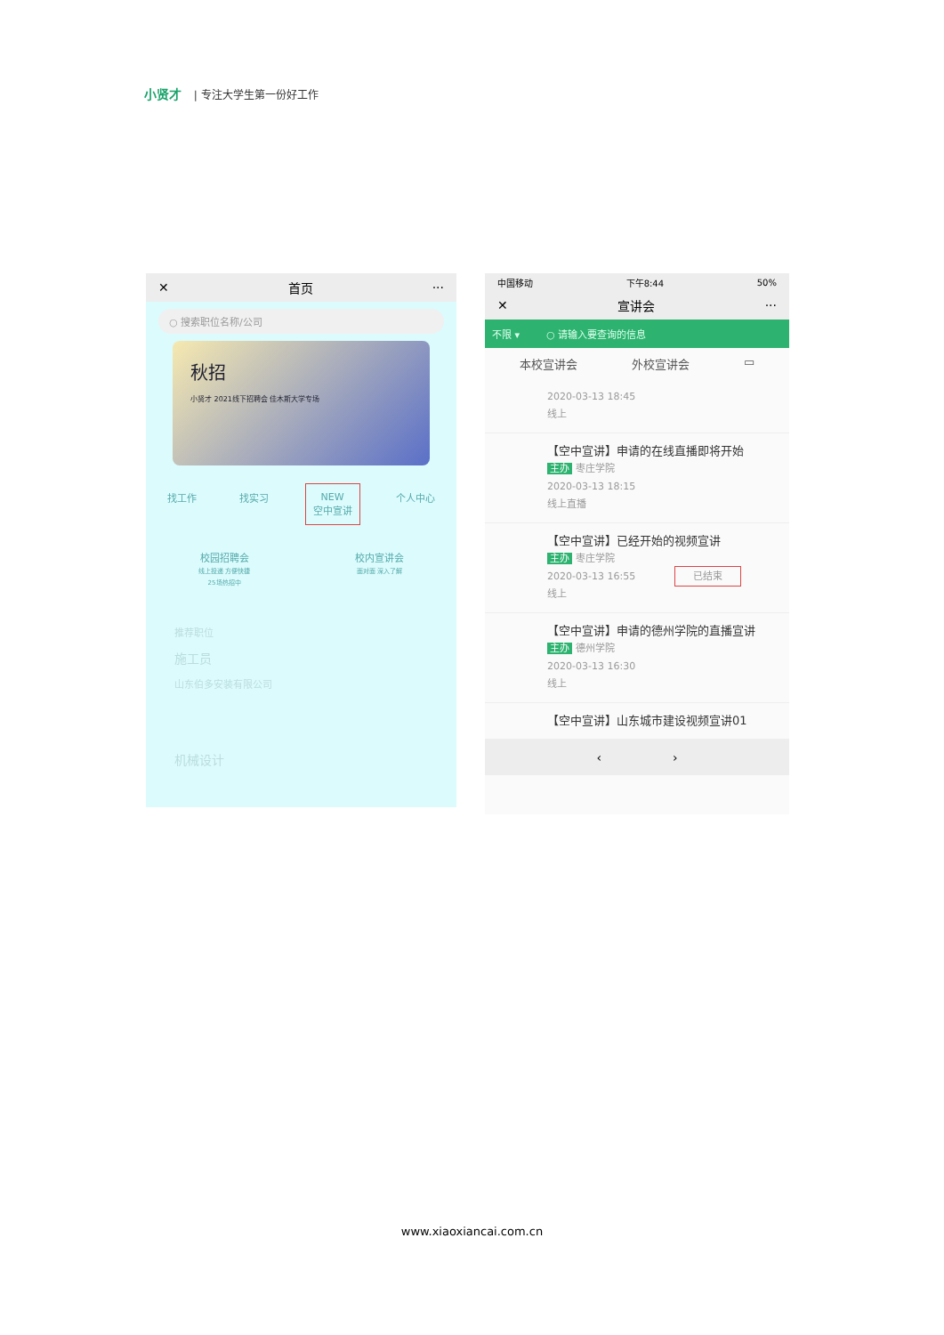小贤才 | 专注大学生第一份好工作
✕ 首页 ···
○ 搜索职位名称/公司
秋招
小贤才 2021线下招聘会 佳木斯大学专场
找工作 找实习 NEW
空中宣讲
个人中心
校园招聘会
线上投递 方便快捷
25场热招中
校内宣讲会
面对面 深入了解
推荐职位
施工员
山东伯多安装有限公司
机械设计
中国移动 下午8:44 50%
✕ 宣讲会 ···
不限 ▾ ○ 请输入要查询的信息
本校宣讲会 外校宣讲会 ▭
2020-03-13 18:45
线上
【空中宣讲】申请的在线直播即将开始
主办 枣庄学院
2020-03-13 18:15
线上直播
【空中宣讲】已经开始的视频宣讲
主办 枣庄学院
2020-03-13 16:55 已结束
线上
【空中宣讲】申请的德州学院的直播宣讲
主办 德州学院
2020-03-13 16:30
线上
【空中宣讲】山东城市建设视频宣讲01
‹ ›
www.xiaoxiancai.com.cn